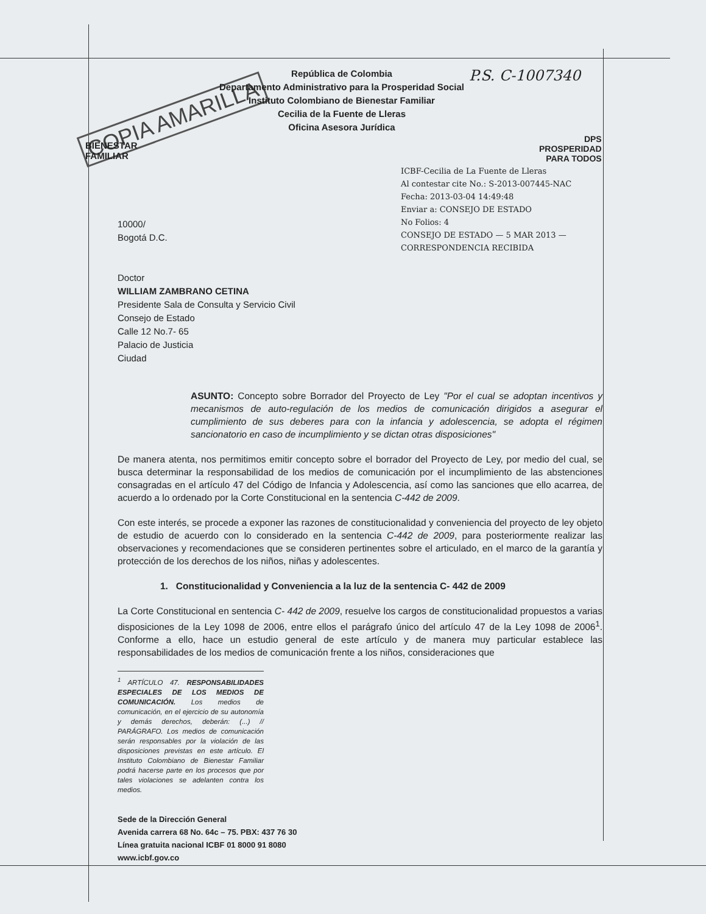P.S. C-1007340
COPIA AMARILLA
BIENESTAR
FAMILIAR
DPS
PROSPERIDAD
PARA TODOS
República de Colombia
Departamento Administrativo para la Prosperidad Social
Instituto Colombiano de Bienestar Familiar
Cecilia de la Fuente de Lleras
Oficina Asesora Jurídica
ICBF-Cecilia de La Fuente de Lleras
Al contestar cite No.: S-2013-007445-NAC
Fecha: 2013-03-04 14:49:48
Enviar a: CONSEJO DE ESTADO
No Folios: 4
CONSEJO DE ESTADO — 5 MAR 2013 — CORRESPONDENCIA RECIBIDA
10000/
Bogotá D.C.
Doctor
WILLIAM ZAMBRANO CETINA
Presidente Sala de Consulta y Servicio Civil
Consejo de Estado
Calle 12 No.7- 65
Palacio de Justicia
Ciudad
ASUNTO: Concepto sobre Borrador del Proyecto de Ley "Por el cual se adoptan incentivos y mecanismos de auto-regulación de los medios de comunicación dirigidos a asegurar el cumplimiento de sus deberes para con la infancia y adolescencia, se adopta el régimen sancionatorio en caso de incumplimiento y se dictan otras disposiciones"
De manera atenta, nos permitimos emitir concepto sobre el borrador del Proyecto de Ley, por medio del cual, se busca determinar la responsabilidad de los medios de comunicación por el incumplimiento de las abstenciones consagradas en el artículo 47 del Código de Infancia y Adolescencia, así como las sanciones que ello acarrea, de acuerdo a lo ordenado por la Corte Constitucional en la sentencia C-442 de 2009.
Con este interés, se procede a exponer las razones de constitucionalidad y conveniencia del proyecto de ley objeto de estudio de acuerdo con lo considerado en la sentencia C-442 de 2009, para posteriormente realizar las observaciones y recomendaciones que se consideren pertinentes sobre el articulado, en el marco de la garantía y protección de los derechos de los niños, niñas y adolescentes.
1. Constitucionalidad y Conveniencia a la luz de la sentencia C- 442 de 2009
La Corte Constitucional en sentencia C- 442 de 2009, resuelve los cargos de constitucionalidad propuestos a varias disposiciones de la Ley 1098 de 2006, entre ellos el parágrafo único del artículo 47 de la Ley 1098 de 2006<sup>1</sup>. Conforme a ello, hace un estudio general de este artículo y de manera muy particular establece las responsabilidades de los medios de comunicación frente a los niños, consideraciones que
<sup>1</sup> ARTÍCULO 47. RESPONSABILIDADES ESPECIALES DE LOS MEDIOS DE COMUNICACIÓN. Los medios de comunicación, en el ejercicio de su autonomía y demás derechos, deberán: (...) // PARÁGRAFO. Los medios de comunicación serán responsables por la violación de las disposiciones previstas en este artículo. El Instituto Colombiano de Bienestar Familiar podrá hacerse parte en los procesos que por tales violaciones se adelanten contra los medios.
Sede de la Dirección General
Avenida carrera 68 No. 64c – 75. PBX: 437 76 30
Línea gratuita nacional ICBF 01 8000 91 8080
www.icbf.gov.co